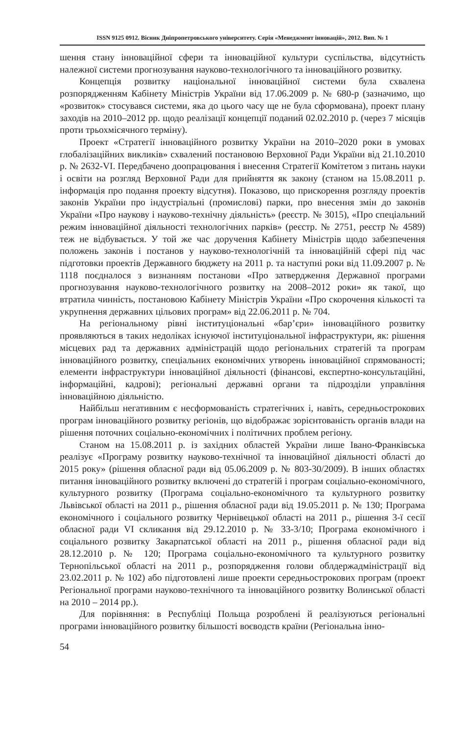ISSN 9125 0912. Вісник Дніпропетровського університету. Серія «Менеджмент інновацій», 2012. Вип. № 1
шення стану інноваційної сфери та інноваційної культури суспільства, відсутність належної системи прогнозування науково-технологічного та інноваційного розвитку.
Концепція розвитку національної інноваційної системи була схвалена розпорядженням Кабінету Міністрів України від 17.06.2009 р. № 680-р (зазначимо, що «розвиток» стосувався системи, яка до цього часу ще не була сформована), проект плану заходів на 2010–2012 рр. щодо реалізації концепції поданий 02.02.2010 р. (через 7 місяців проти трьохмісячного терміну).
Проект «Стратегії інноваційного розвитку України на 2010–2020 роки в умовах глобалізаційних викликів» схвалений постановою Верховної Ради України від 21.10.2010 р. № 2632-VI. Передбачено доопрацювання і внесення Стратегії Комітетом з питань науки і освіти на розгляд Верховної Ради для прийняття як закону (станом на 15.08.2011 р. інформація про подання проекту відсутня). Показово, що прискорення розгляду проектів законів України про індустріальні (промислові) парки, про внесення змін до законів України «Про наукову і науково-технічну діяльність» (реєстр. № 3015), «Про спеціальний режим інноваційної діяльності технологічних парків» (реєстр. № 2751, реєстр № 4589) теж не відбувається. У той же час доручення Кабінету Міністрів щодо забезпечення положень законів і постанов у науково-технологічній та інноваційній сфері під час підготовки проектів Державного бюджету на 2011 р. та наступні роки від 11.09.2007 р. № 1118 поєдналося з визнанням постанови «Про затвердження Державної програми прогнозування науково-технологічного розвитку на 2008–2012 роки» як такої, що втратила чинність, постановою Кабінету Міністрів України «Про скорочення кількості та укрупнення державних цільових програм» від 22.06.2011 р. № 704.
На регіональному рівні інституціональні «бар’єри» інноваційного розвитку проявляються в таких недоліках існуючої інституціональної інфраструктури, як: рішення місцевих рад та державних адміністрацій щодо регіональних стратегій та програм інноваційного розвитку, спеціальних економічних утворень інноваційної спрямованості; елементи інфраструктури інноваційної діяльності (фінансові, експертно-консультаційні, інформаційні, кадрові); регіональні державні органи та підрозділи управління інноваційною діяльністю.
Найбільш негативним є несформованість стратегічних і, навіть, середньострокових програм інноваційного розвитку регіонів, що відображає зорієнтованість органів влади на рішення поточних соціально-економічних і політичних проблем регіону.
Станом на 15.08.2011 р. із західних областей України лише Івано-Франківська реалізує «Програму розвитку науково-технічної та інноваційної діяльності області до 2015 року» (рішення обласної ради від 05.06.2009 р. № 803-30/2009). В інших областях питання інноваційного розвитку включені до стратегій і програм соціально-економічного, культурного розвитку (Програма соціально-економічного та культурного розвитку Львівської області на 2011 р., рішення обласної ради від 19.05.2011 р. № 130; Програма економічного і соціального розвитку Чернівецької області на 2011 р., рішення 3-ї сесії обласної ради VI скликання від 29.12.2010 р. № 33-3/10; Програма економічного і соціального розвитку Закарпатської області на 2011 р., рішення обласної ради від 28.12.2010 р. № 120; Програма соціально-економічного та культурного розвитку Тернопільської області на 2011 р., розпорядження голови облдержадміністрації від 23.02.2011 р. № 102) або підготовлені лише проекти середньострокових програм (проект Регіональної програми науково-технічного та інноваційного розвитку Волинської області на 2010 – 2014 рр.).
Для порівняння: в Республіці Польща розроблені й реалізуються регіональні програми інноваційного розвитку більшості воєводств країни (Регіональна інно-
54